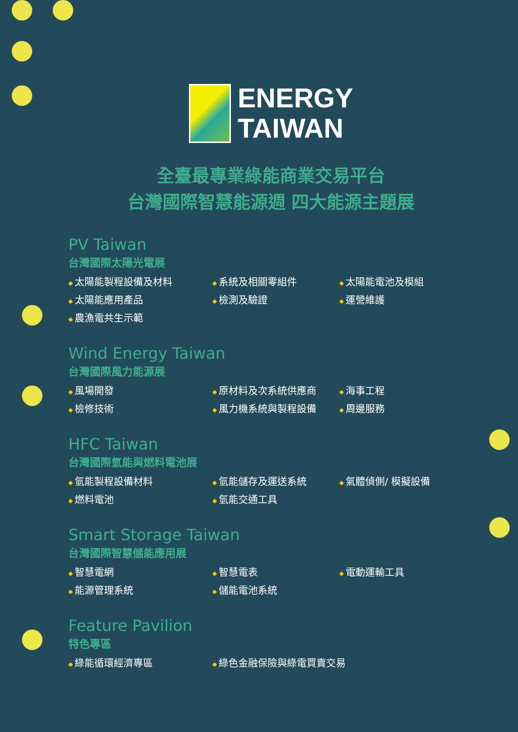ENERGY
TAIWAN
全臺最專業綠能商業交易平台
台灣國際智慧能源週 四大能源主題展
PV Taiwan
台灣國際太陽光電展
太陽能製程設備及材料
系統及相關零組件
太陽能電池及模組
太陽能應用產品
檢測及驗證
運營維護
農漁電共生示範
Wind Energy Taiwan
台灣國際風力能源展
風場開發
原材料及次系統供應商
海事工程
檢修技術
風力機系統與製程設備
周邊服務
HFC Taiwan
台灣國際氫能與燃料電池展
氫能製程設備材料
氫能儲存及運送系統
氣體偵側/ 模擬設備
燃料電池
氫能交通工具
Smart Storage Taiwan
台灣國際智慧儲能應用展
智慧電網
智慧電表
電動運輸工具
能源管理系統
儲能電池系統
Feature Pavilion
特色專區
綠能循環經濟專區
綠色金融保險與綠電買賣交易